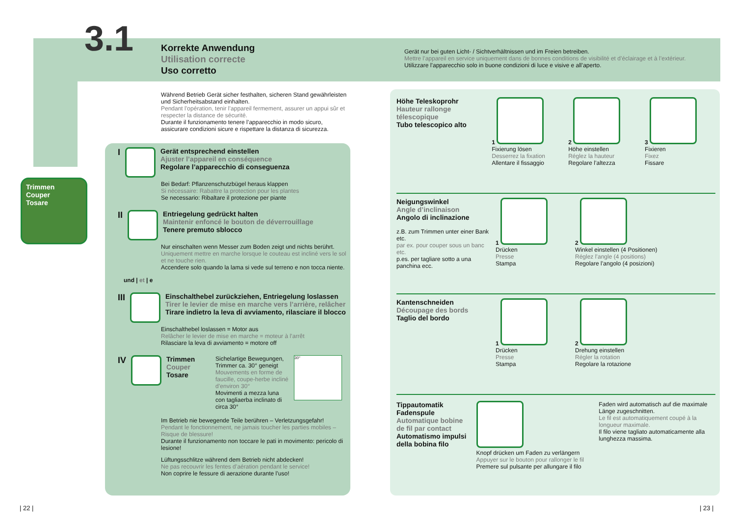3.1
Korrekte Anwendung
Utilisation correcte
Uso corretto
Gerät nur bei guten Licht- / Sichtverhältnissen und im Freien betreiben.
Mettre l’appareil en service uniquement dans de bonnes conditions de visibilité et d’éclairage et à l’extérieur.
Utilizzare l’apparecchio solo in buone condizioni di luce e visive e all’aperto.
Trimmen
Couper
Tosare
Während Betrieb Gerät sicher festhalten, sicheren Stand gewährleisten und Sicherheitsabstand einhalten.
Pendant l’opération, tenir l’appareil fermement, assurer un appui sûr et respecter la distance de sécurité.
Durante il funzionamento tenere l’apparecchio in modo sicuro, assicurare condizioni sicure e rispettare la distanza di sicurezza.
I
Gerät entsprechend einstellen
Ajuster l’appareil en conséquence
Regolare l’apparecchio di conseguenza
Bei Bedarf: Pflanzenschutzbügel heraus klappen
Si nécessaire: Rabattre la protection pour les plantes
Se necessario: Ribaltare il protezione per piante
II
Entriegelung gedrückt halten
Maintenir enfoncé le bouton de déverrouillage
Tenere premuto sblocco
Nur einschalten wenn Messer zum Boden zeigt und nichts berührt.
Uniquement mettre en marche lorsque le couteau est incliné vers le sol et ne touche rien.
Accendere solo quando la lama si vede sul terreno e non tocca niente.
und | et | e
III
Einschalthebel zurückziehen, Entriegelung loslassen
Tirer le levier de mise en marche vers l’arrière, relâcher
Tirare indietro la leva di avviamento, rilasciare il blocco
Einschalthebel loslassen = Motor aus
Relâcher le levier de mise en marche = moteur à l’arrêt
Rilasciare la leva di avviamento = motore off
IV
Trimmen
Couper
Tosare
Sichelartige Bewegungen, Trimmer ca. 30° geneigt
Mouvements en forme de faucille, coupe-herbe incliné d’environ 30°
Movimenti a mezza luna con tagliaerba inclinato di circa 30°
30°
Im Betrieb nie bewegende Teile berühren – Verletzungsgefahr!
Pendant le fonctionnement, ne jamais toucher les parties mobiles – Risque de blessure!
Durante il funzionamento non toccare le pati in movimento: pericolo di lesione!
Lüftungsschlitze während dem Betrieb nicht abdecken!
Ne pas recouvrir les fentes d’aération pendant le service!
Non coprire le fessure di aerazione durante l’uso!
Höhe Teleskoprohr
Hauteur rallonge télescopique
Tubo telescopico alto
1
Fixierung lösen
Desserrez la fixation
Allentare il fissaggio
2
Höhe einstellen
Réglez la hauteur
Regolare l’altezza
3
Fixieren
Fixez
Fissare
Neigungswinkel
Angle d’inclinaison
Angolo di inclinazione
z.B. zum Trimmen unter einer Bank etc.
par ex. pour couper sous un banc etc.
p.es. per tagliare sotto a una panchina ecc.
1
Drücken
Presse
Stampa
2
Winkel einstellen (4 Positionen)
Réglez l’angle (4 positions)
Regolare l’angolo (4 posizioni)
Kantenschneiden
Découpage des bords
Taglio del bordo
1
Drücken
Presse
Stampa
2
Drehung einstellen
Régler la rotation
Regolare la rotazione
Tippautomatik Fadenspule
Automatique bobine de fil par contact
Automatismo impulsi della bobina filo
Knopf drücken um Faden zu verlängern
Appuyer sur le bouton pour rallonger le fil
Premere sul pulsante per allungare il filo
Faden wird automatisch auf die maximale Länge zugeschnitten.
Le fil est automatiquement coupé à la longueur maximale.
Il filo viene tagliato automaticamente alla lunghezza massima.
| 22 | | 23 |